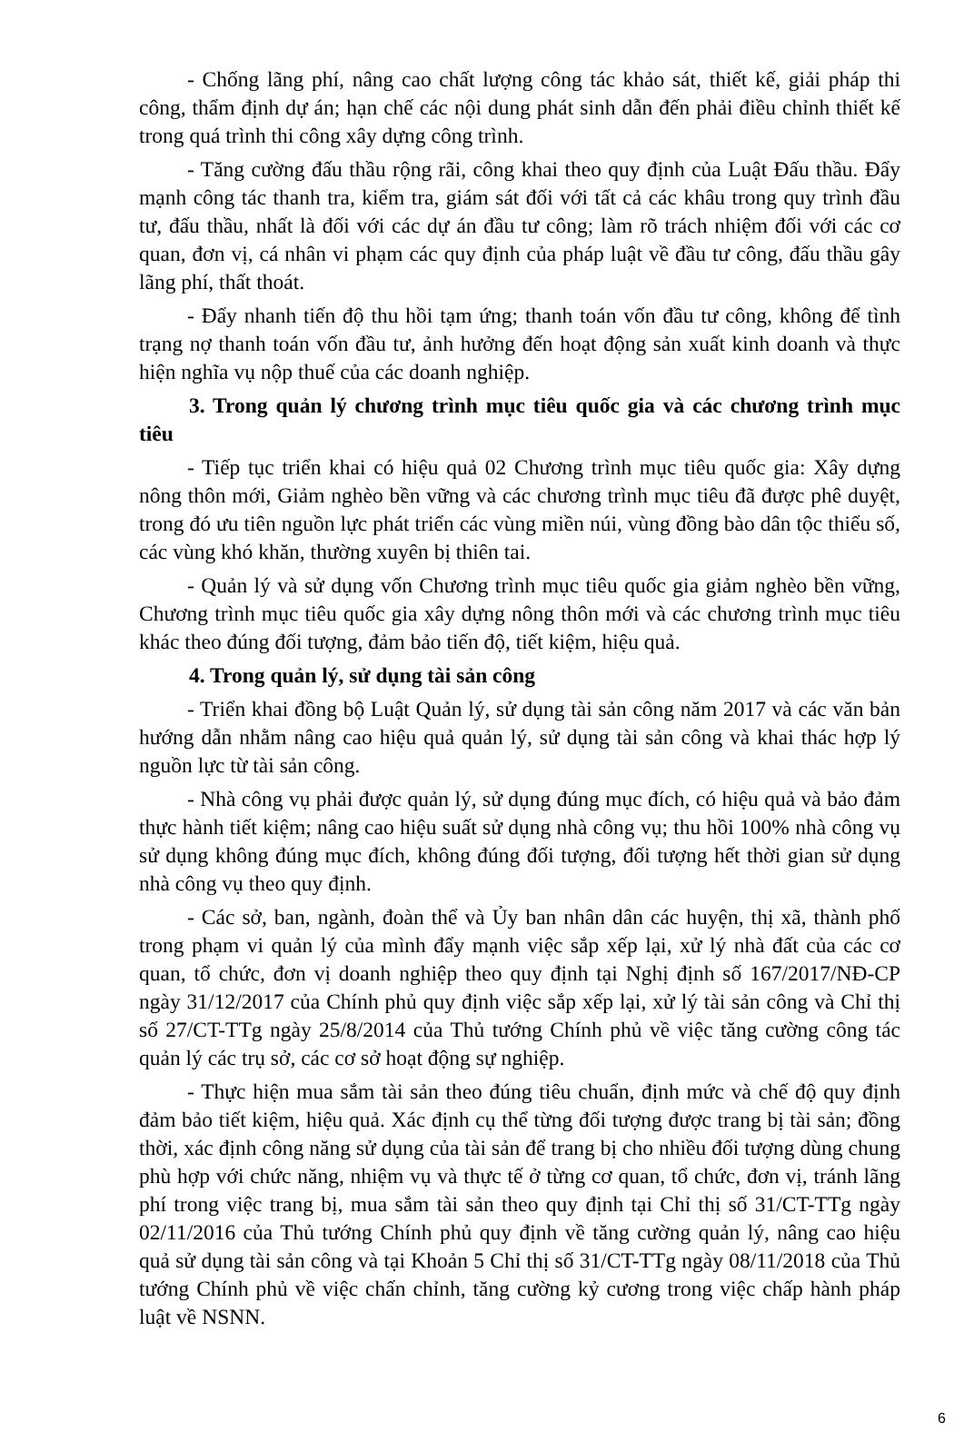- Chống lãng phí, nâng cao chất lượng công tác khảo sát, thiết kế, giải pháp thi công, thẩm định dự án; hạn chế các nội dung phát sinh dẫn đến phải điều chỉnh thiết kế trong quá trình thi công xây dựng công trình.
- Tăng cường đấu thầu rộng rãi, công khai theo quy định của Luật Đấu thầu. Đẩy mạnh công tác thanh tra, kiểm tra, giám sát đối với tất cả các khâu trong quy trình đầu tư, đấu thầu, nhất là đối với các dự án đầu tư công; làm rõ trách nhiệm đối với các cơ quan, đơn vị, cá nhân vi phạm các quy định của pháp luật về đầu tư công, đấu thầu gây lãng phí, thất thoát.
- Đẩy nhanh tiến độ thu hồi tạm ứng; thanh toán vốn đầu tư công, không để tình trạng nợ thanh toán vốn đầu tư, ảnh hưởng đến hoạt động sản xuất kinh doanh và thực hiện nghĩa vụ nộp thuế của các doanh nghiệp.
3. Trong quản lý chương trình mục tiêu quốc gia và các chương trình mục tiêu
- Tiếp tục triển khai có hiệu quả 02 Chương trình mục tiêu quốc gia: Xây dựng nông thôn mới, Giảm nghèo bền vững và các chương trình mục tiêu đã được phê duyệt, trong đó ưu tiên nguồn lực phát triển các vùng miền núi, vùng đồng bào dân tộc thiểu số, các vùng khó khăn, thường xuyên bị thiên tai.
- Quản lý và sử dụng vốn Chương trình mục tiêu quốc gia giảm nghèo bền vững, Chương trình mục tiêu quốc gia xây dựng nông thôn mới và các chương trình mục tiêu khác theo đúng đối tượng, đảm bảo tiến độ, tiết kiệm, hiệu quả.
4. Trong quản lý, sử dụng tài sản công
- Triển khai đồng bộ Luật Quản lý, sử dụng tài sản công năm 2017 và các văn bản hướng dẫn nhằm nâng cao hiệu quả quản lý, sử dụng tài sản công và khai thác hợp lý nguồn lực từ tài sản công.
- Nhà công vụ phải được quản lý, sử dụng đúng mục đích, có hiệu quả và bảo đảm thực hành tiết kiệm; nâng cao hiệu suất sử dụng nhà công vụ; thu hồi 100% nhà công vụ sử dụng không đúng mục đích, không đúng đối tượng, đối tượng hết thời gian sử dụng nhà công vụ theo quy định.
- Các sở, ban, ngành, đoàn thể và Ủy ban nhân dân các huyện, thị xã, thành phố trong phạm vi quản lý của mình đẩy mạnh việc sắp xếp lại, xử lý nhà đất của các cơ quan, tổ chức, đơn vị doanh nghiệp theo quy định tại Nghị định số 167/2017/NĐ-CP ngày 31/12/2017 của Chính phủ quy định việc sắp xếp lại, xử lý tài sản công và Chỉ thị số 27/CT-TTg ngày 25/8/2014 của Thủ tướng Chính phủ về việc tăng cường công tác quản lý các trụ sở, các cơ sở hoạt động sự nghiệp.
- Thực hiện mua sắm tài sản theo đúng tiêu chuẩn, định mức và chế độ quy định đảm bảo tiết kiệm, hiệu quả. Xác định cụ thể từng đối tượng được trang bị tài sản; đồng thời, xác định công năng sử dụng của tài sản để trang bị cho nhiều đối tượng dùng chung phù hợp với chức năng, nhiệm vụ và thực tế ở từng cơ quan, tổ chức, đơn vị, tránh lãng phí trong việc trang bị, mua sắm tài sản theo quy định tại Chỉ thị số 31/CT-TTg ngày 02/11/2016 của Thủ tướng Chính phủ quy định về tăng cường quản lý, nâng cao hiệu quả sử dụng tài sản công và tại Khoản 5 Chỉ thị số 31/CT-TTg ngày 08/11/2018 của Thủ tướng Chính phủ về việc chấn chỉnh, tăng cường kỷ cương trong việc chấp hành pháp luật về NSNN.
6